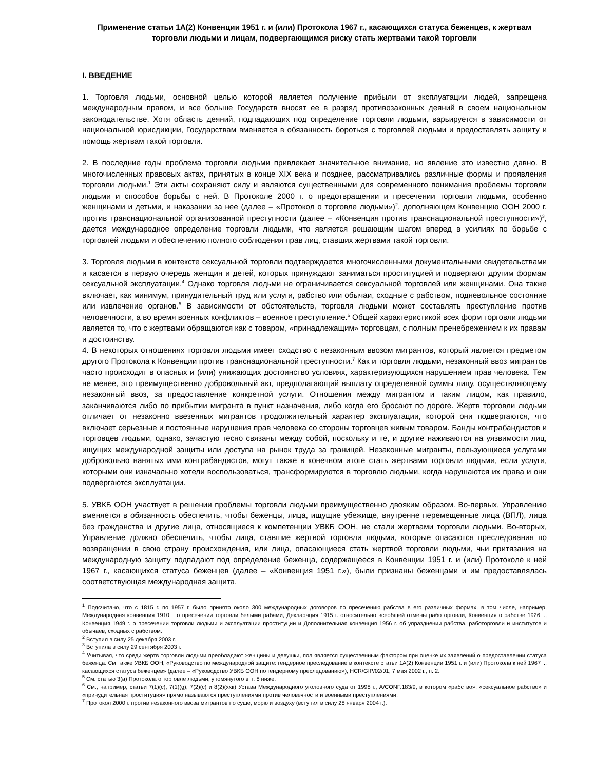Применение статьи 1А(2) Конвенции 1951 г. и (или) Протокола 1967 г., касающихся статуса беженцев, к жертвам торговли людьми и лицам, подвергающимся риску стать жертвами такой торговли
I. ВВЕДЕНИЕ
1. Торговля людьми, основной целью которой является получение прибыли от эксплуатации людей, запрещена международным правом, и все больше Государств вносят ее в разряд противозаконных деяний в своем национальном законодательстве. Хотя область деяний, подпадающих под определение торговли людьми, варьируется в зависимости от национальной юрисдикции, Государствам вменяется в обязанность бороться с торговлей людьми и предоставлять защиту и помощь жертвам такой торговли.
2. В последние годы проблема торговли людьми привлекает значительное внимание, но явление это известно давно. В многочисленных правовых актах, принятых в конце XIX века и позднее, рассматривались различные формы и проявления торговли людьми.<sup>1</sup> Эти акты сохраняют силу и являются существенными для современного понимания проблемы торговли людьми и способов борьбы с ней. В Протоколе 2000 г. о предотвращении и пресечении торговли людьми, особенно женщинами и детьми, и наказании за нее (далее – «Протокол о торговле людьми»)<sup>2</sup>, дополняющем Конвенцию ООН 2000 г. против транснациональной организованной преступности (далее – «Конвенция против транснациональной преступности»)<sup>3</sup>, дается международное определение торговли людьми, что является решающим шагом вперед в усилиях по борьбе с торговлей людьми и обеспечению полного соблюдения прав лиц, ставших жертвами такой торговли.
3. Торговля людьми в контексте сексуальной торговли подтверждается многочисленными документальными свидетельствами и касается в первую очередь женщин и детей, которых принуждают заниматься проституцией и подвергают другим формам сексуальной эксплуатации.<sup>4</sup> Однако торговля людьми не ограничивается сексуальной торговлей или женщинами. Она также включает, как минимум, принудительный труд или услуги, рабство или обычаи, сходные с рабством, подневольное состояние или извлечение органов.<sup>5</sup> В зависимости от обстоятельств, торговля людьми может составлять преступление против человечности, а во время военных конфликтов – военное преступление.<sup>6</sup> Общей характеристикой всех форм торговли людьми является то, что с жертвами обращаются как с товаром, «принадлежащим» торговцам, с полным пренебрежением к их правам и достоинству.
4. В некоторых отношениях торговля людьми имеет сходство с незаконным ввозом мигрантов, который является предметом другого Протокола к Конвенции против транснациональной преступности.<sup>7</sup> Как и торговля людьми, незаконный ввоз мигрантов часто происходит в опасных и (или) унижающих достоинство условиях, характеризующихся нарушением прав человека. Тем не менее, это преимущественно добровольный акт, предполагающий выплату определенной суммы лицу, осуществляющему незаконный ввоз, за предоставление конкретной услуги. Отношения между мигрантом и таким лицом, как правило, заканчиваются либо по прибытии мигранта в пункт назначения, либо когда его бросают по дороге. Жертв торговли людьми отличает от незаконно ввезенных мигрантов продолжительный характер эксплуатации, которой они подвергаются, что включает серьезные и постоянные нарушения прав человека со стороны торговцев живым товаром. Банды контрабандистов и торговцев людьми, однако, зачастую тесно связаны между собой, поскольку и те, и другие наживаются на уязвимости лиц, ищущих международной защиты или доступа на рынок труда за границей. Незаконные мигранты, пользующиеся услугами добровольно нанятых ими контрабандистов, могут также в конечном итоге стать жертвами торговли людьми, если услуги, которыми они изначально хотели воспользоваться, трансформируются в торговлю людьми, когда нарушаются их права и они подвергаются эксплуатации.
5. УВКБ ООН участвует в решении проблемы торговли людьми преимущественно двояким образом. Во-первых, Управлению вменяется в обязанность обеспечить, чтобы беженцы, лица, ищущие убежище, внутренне перемещенные лица (ВПЛ), лица без гражданства и другие лица, относящиеся к компетенции УВКБ ООН, не стали жертвами торговли людьми. Во-вторых, Управление должно обеспечить, чтобы лица, ставшие жертвой торговли людьми, которые опасаются преследования по возвращении в свою страну происхождения, или лица, опасающиеся стать жертвой торговли людьми, чьи притязания на международную защиту подпадают под определение беженца, содержащееся в Конвенции 1951 г. и (или) Протоколе к ней 1967 г., касающихся статуса беженцев (далее – «Конвенция 1951 г.»), были признаны беженцами и им предоставлялась соответствующая международная защита.
<sup>1</sup> Подсчитано, что с 1815 г. по 1957 г. было принято около 300 международных договоров по пресечению рабства в его различных формах, в том числе, например, Международная конвенция 1910 г. о пресечении торговли белыми рабами, Декларация 1915 г. относительно всеобщей отмены работорговли, Конвенция о рабстве 1926 г., Конвенция 1949 г. о пресечении торговли людьми и эксплуатации проституции и Дополнительная конвенция 1956 г. об упразднении рабства, работорговли и институтов и обычаев, сходных с рабством.
<sup>2</sup> Вступил в силу 25 декабря 2003 г.
<sup>3</sup> Вступила в силу 29 сентября 2003 г.
<sup>4</sup> Учитывая, что среди жертв торговли людьми преобладают женщины и девушки, пол является существенным фактором при оценке их заявлений о предоставлении статуса беженца. См также УВКБ ООН, «Руководство по международной защите: гендерное преследование в контексте статьи 1А(2) Конвенции 1951 г. и (или) Протокола к ней 1967 г., касающихся статуса беженцев» (далее – «Руководство УВКБ ООН по гендерному преследованию»), HCR/GIP/02/01, 7 мая 2002 г., п. 2.
<sup>5</sup> См. статью 3(a) Протокола о торговле людьми, упомянутого в п. 8 ниже.
<sup>6</sup> См., например, статьи 7(1)(c), 7(1)(g), 7(2)(c) и 8(2)(xxii) Устава Международного уголовного суда от 1998 г., A/CONF.183/9, в котором «рабство», «сексуальное рабство» и «принудительная проституция» прямо называются преступлениями против человечности и военными преступлениями.
<sup>7</sup> Протокол 2000 г. против незаконного ввоза мигрантов по суше, морю и воздуху (вступил в силу 28 января 2004 г.).